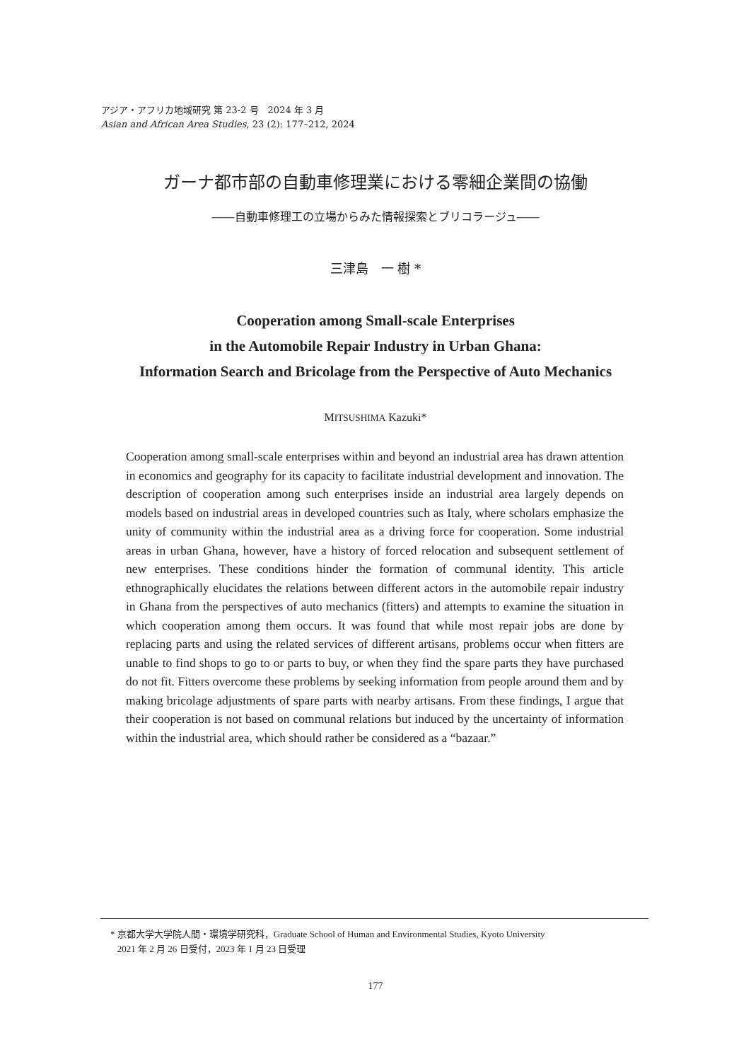アジア・アフリカ地域研究 第 23-2 号　2024 年 3 月
Asian and African Area Studies, 23 (2): 177–212, 2024
ガーナ都市部の自動車修理業における零細企業間の協働
――自動車修理工の立場からみた情報探索とブリコラージュ――
三津島　一 樹 *
Cooperation among Small-scale Enterprises
in the Automobile Repair Industry in Urban Ghana:
Information Search and Bricolage from the Perspective of Auto Mechanics
MITSUSHIMA Kazuki*
Cooperation among small-scale enterprises within and beyond an industrial area has drawn attention in economics and geography for its capacity to facilitate industrial development and innovation. The description of cooperation among such enterprises inside an industrial area largely depends on models based on industrial areas in developed countries such as Italy, where scholars emphasize the unity of community within the industrial area as a driving force for cooperation. Some industrial areas in urban Ghana, however, have a history of forced relocation and subsequent settlement of new enterprises. These conditions hinder the formation of communal identity. This article ethnographically elucidates the relations between different actors in the automobile repair industry in Ghana from the perspectives of auto mechanics (fitters) and attempts to examine the situation in which cooperation among them occurs. It was found that while most repair jobs are done by replacing parts and using the related services of different artisans, problems occur when fitters are unable to find shops to go to or parts to buy, or when they find the spare parts they have purchased do not fit. Fitters overcome these problems by seeking information from people around them and by making bricolage adjustments of spare parts with nearby artisans. From these findings, I argue that their cooperation is not based on communal relations but induced by the uncertainty of information within the industrial area, which should rather be considered as a “bazaar.”
* 京都大学大学院人間・環境学研究科，Graduate School of Human and Environmental Studies, Kyoto University
2021 年 2 月 26 日受付，2023 年 1 月 23 日受理
177